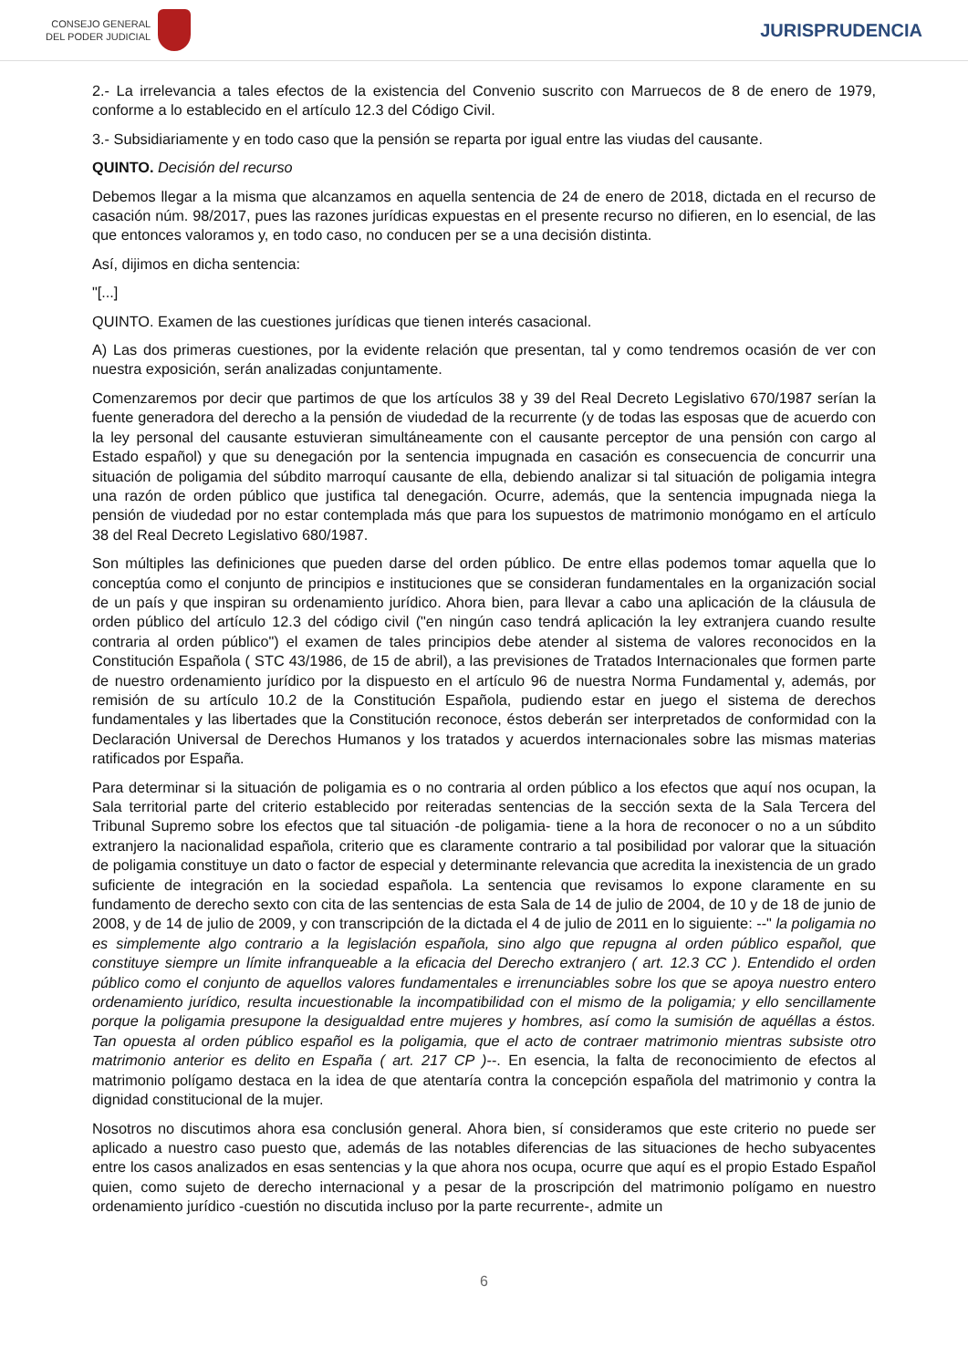CONSEJO GENERAL
DEL PODER JUDICIAL
JURISPRUDENCIA
2.- La irrelevancia a tales efectos de la existencia del Convenio suscrito con Marruecos de 8 de enero de 1979, conforme a lo establecido en el artículo 12.3 del Código Civil.
3.- Subsidiariamente y en todo caso que la pensión se reparta por igual entre las viudas del causante.
QUINTO. Decisión del recurso
Debemos llegar a la misma que alcanzamos en aquella sentencia de 24 de enero de 2018, dictada en el recurso de casación núm. 98/2017, pues las razones jurídicas expuestas en el presente recurso no difieren, en lo esencial, de las que entonces valoramos y, en todo caso, no conducen per se a una decisión distinta.
Así, dijimos en dicha sentencia:
"[...]
QUINTO. Examen de las cuestiones jurídicas que tienen interés casacional.
A) Las dos primeras cuestiones, por la evidente relación que presentan, tal y como tendremos ocasión de ver con nuestra exposición, serán analizadas conjuntamente.
Comenzaremos por decir que partimos de que los artículos 38 y 39 del Real Decreto Legislativo 670/1987 serían la fuente generadora del derecho a la pensión de viudedad de la recurrente (y de todas las esposas que de acuerdo con la ley personal del causante estuvieran simultáneamente con el causante perceptor de una pensión con cargo al Estado español) y que su denegación por la sentencia impugnada en casación es consecuencia de concurrir una situación de poligamia del súbdito marroquí causante de ella, debiendo analizar si tal situación de poligamia integra una razón de orden público que justifica tal denegación. Ocurre, además, que la sentencia impugnada niega la pensión de viudedad por no estar contemplada más que para los supuestos de matrimonio monógamo en el artículo 38 del Real Decreto Legislativo 680/1987.
Son múltiples las definiciones que pueden darse del orden público. De entre ellas podemos tomar aquella que lo conceptúa como el conjunto de principios e instituciones que se consideran fundamentales en la organización social de un país y que inspiran su ordenamiento jurídico. Ahora bien, para llevar a cabo una aplicación de la cláusula de orden público del artículo 12.3 del código civil ("en ningún caso tendrá aplicación la ley extranjera cuando resulte contraria al orden público") el examen de tales principios debe atender al sistema de valores reconocidos en la Constitución Española ( STC 43/1986, de 15 de abril), a las previsiones de Tratados Internacionales que formen parte de nuestro ordenamiento jurídico por la dispuesto en el artículo 96 de nuestra Norma Fundamental y, además, por remisión de su artículo 10.2 de la Constitución Española, pudiendo estar en juego el sistema de derechos fundamentales y las libertades que la Constitución reconoce, éstos deberán ser interpretados de conformidad con la Declaración Universal de Derechos Humanos y los tratados y acuerdos internacionales sobre las mismas materias ratificados por España.
Para determinar si la situación de poligamia es o no contraria al orden público a los efectos que aquí nos ocupan, la Sala territorial parte del criterio establecido por reiteradas sentencias de la sección sexta de la Sala Tercera del Tribunal Supremo sobre los efectos que tal situación -de poligamia- tiene a la hora de reconocer o no a un súbdito extranjero la nacionalidad española, criterio que es claramente contrario a tal posibilidad por valorar que la situación de poligamia constituye un dato o factor de especial y determinante relevancia que acredita la inexistencia de un grado suficiente de integración en la sociedad española. La sentencia que revisamos lo expone claramente en su fundamento de derecho sexto con cita de las sentencias de esta Sala de 14 de julio de 2004, de 10 y de 18 de junio de 2008, y de 14 de julio de 2009, y con transcripción de la dictada el 4 de julio de 2011 en lo siguiente: --" la poligamia no es simplemente algo contrario a la legislación española, sino algo que repugna al orden público español, que constituye siempre un límite infranqueable a la eficacia del Derecho extranjero ( art. 12.3 CC ). Entendido el orden público como el conjunto de aquellos valores fundamentales e irrenunciables sobre los que se apoya nuestro entero ordenamiento jurídico, resulta incuestionable la incompatibilidad con el mismo de la poligamia; y ello sencillamente porque la poligamia presupone la desigualdad entre mujeres y hombres, así como la sumisión de aquéllas a éstos. Tan opuesta al orden público español es la poligamia, que el acto de contraer matrimonio mientras subsiste otro matrimonio anterior es delito en España ( art. 217 CP )--. En esencia, la falta de reconocimiento de efectos al matrimonio polígamo destaca en la idea de que atentaría contra la concepción española del matrimonio y contra la dignidad constitucional de la mujer.
Nosotros no discutimos ahora esa conclusión general. Ahora bien, sí consideramos que este criterio no puede ser aplicado a nuestro caso puesto que, además de las notables diferencias de las situaciones de hecho subyacentes entre los casos analizados en esas sentencias y la que ahora nos ocupa, ocurre que aquí es el propio Estado Español quien, como sujeto de derecho internacional y a pesar de la proscripción del matrimonio polígamo en nuestro ordenamiento jurídico -cuestión no discutida incluso por la parte recurrente-, admite un
6